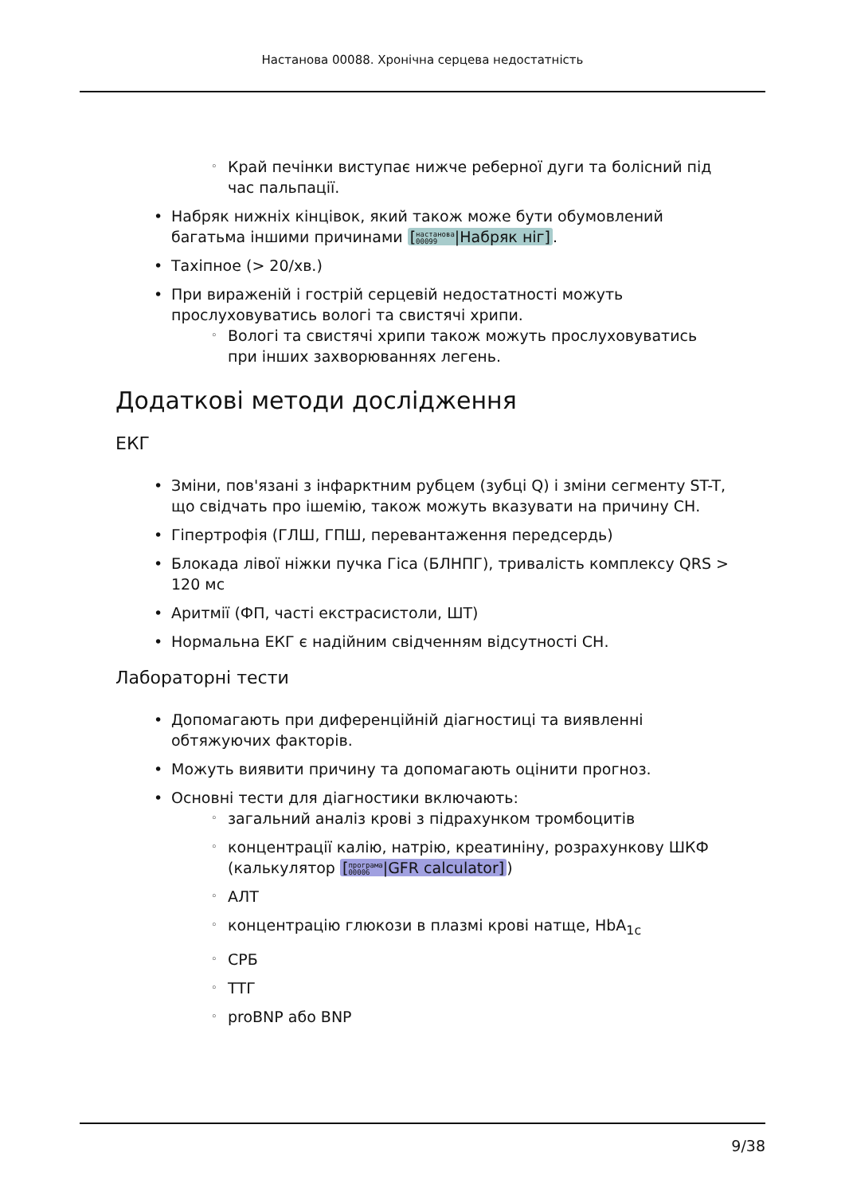Настанова 00088. Хронічна серцева недостатність
◦ Край печінки виступає нижче реберної дуги та болісний під час пальпації.
• Набряк нижніх кінцівок, який також може бути обумовлений багатьма іншими причинами [настанова
00099|Набряк ніг].
• Тахіпное (> 20/хв.)
• При вираженій і гострій серцевій недостатності можуть прослуховуватись вологі та свистячі хрипи.
◦ Вологі та свистячі хрипи також можуть прослуховуватись при інших захворюваннях легень.
Додаткові методи дослідження
ЕКГ
• Зміни, пов'язані з інфарктним рубцем (зубці Q) і зміни сегменту ST-T, що свідчать про ішемію, також можуть вказувати на причину СН.
• Гіпертрофія (ГЛШ, ГПШ, перевантаження передсердь)
• Блокада лівої ніжки пучка Гіса (БЛНПГ), тривалість комплексу QRS > 120 мс
• Аритмії (ФП, часті екстрасистоли, ШТ)
• Нормальна ЕКГ є надійним свідченням відсутності СН.
Лабораторні тести
• Допомагають при диференційній діагностиці та виявленні обтяжуючих факторів.
• Можуть виявити причину та допомагають оцінити прогноз.
• Основні тести для діагностики включають:
◦ загальний аналіз крові з підрахунком тромбоцитів
◦ концентрації калію, натрію, креатиніну, розрахункову ШКФ (калькулятор [програма
00006|GFR calculator])
◦ АЛТ
◦ концентрацію глюкози в плазмі крові натще, HbA<sub>1c</sub>
◦ СРБ
◦ ТТГ
◦ proBNP або BNP
9/38